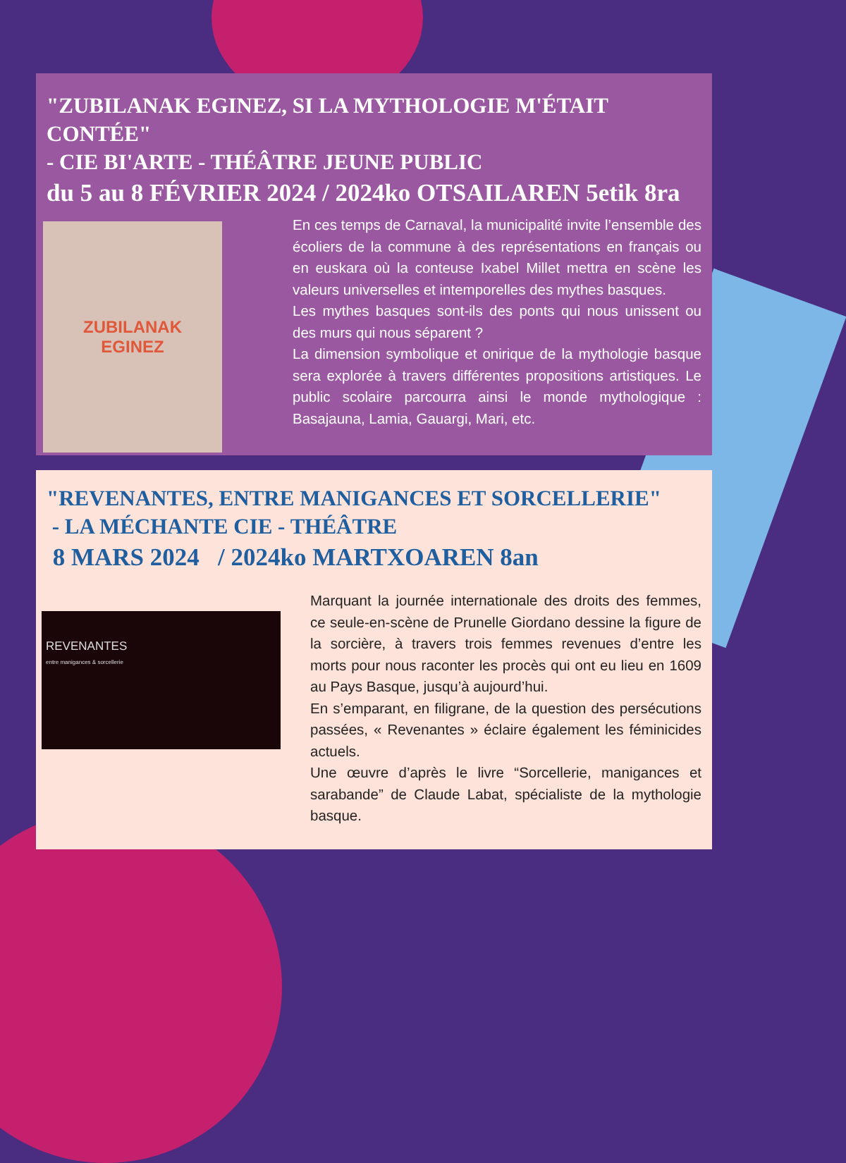"ZUBILANAK EGINEZ, SI LA MYTHOLOGIE M'ÉTAIT CONTÉE"
- CIE BI'ARTE - THÉÂTRE JEUNE PUBLIC
du 5 au 8 FÉVRIER 2024 / 2024ko OTSAILAREN 5etik 8ra
ZUBILANAK
EGINEZ
En ces temps de Carnaval, la municipalité invite l’ensemble des écoliers de la commune à des représentations en français ou en euskara où la conteuse Ixabel Millet mettra en scène les valeurs universelles et intemporelles des mythes basques.
Les mythes basques sont-ils des ponts qui nous unissent ou des murs qui nous séparent ?
La dimension symbolique et onirique de la mythologie basque sera explorée à travers différentes propositions artistiques. Le public scolaire parcourra ainsi le monde mythologique : Basajauna, Lamia, Gauargi, Mari, etc.
"REVENANTES, ENTRE MANIGANCES ET SORCELLERIE"
- LA MÉCHANTE CIE - THÉÂTRE
8 MARS 2024 / 2024ko MARTXOAREN 8an
REVENANTES
entre manigances & sorcellerie
Marquant la journée internationale des droits des femmes, ce seule-en-scène de Prunelle Giordano dessine la figure de la sorcière, à travers trois femmes revenues d’entre les morts pour nous raconter les procès qui ont eu lieu en 1609 au Pays Basque, jusqu’à aujourd’hui.
En s’emparant, en filigrane, de la question des persécutions passées, « Revenantes » éclaire également les féminicides actuels.
Une œuvre d’après le livre “Sorcellerie, manigances et sarabande” de Claude Labat, spécialiste de la mythologie basque.